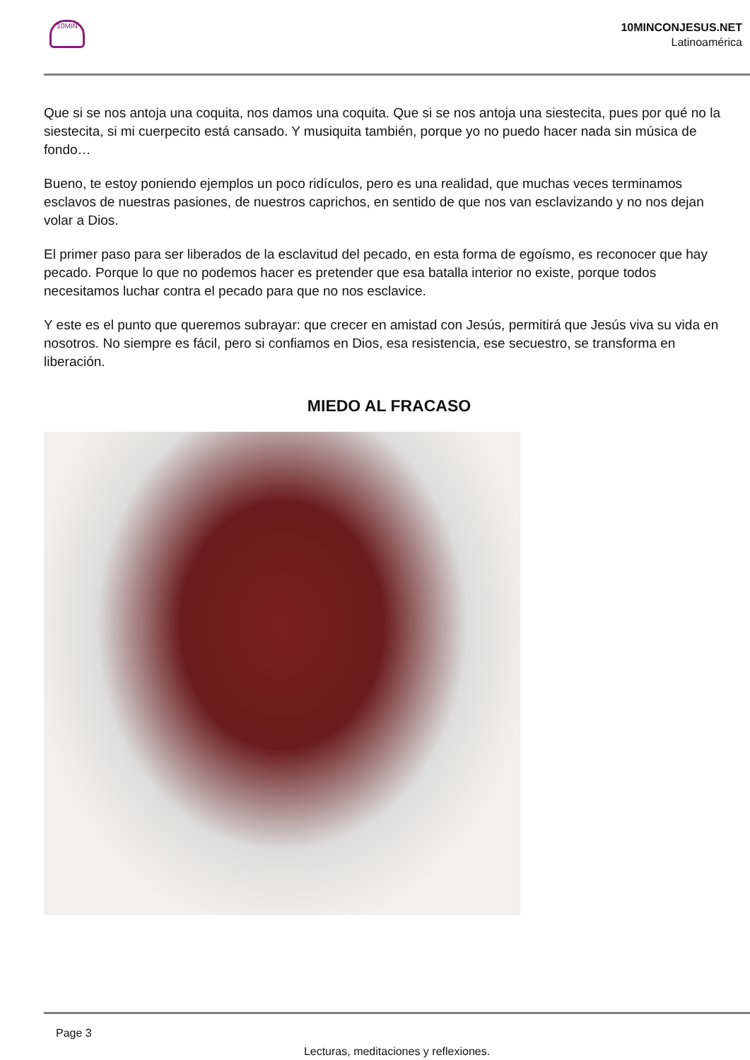10MIN
10MINCONJESUS.NET
Latinoamérica
Que si se nos antoja una coquita, nos damos una coquita. Que si se nos antoja una siestecita, pues por qué no la siestecita, si mi cuerpecito está cansado. Y musiquita también, porque yo no puedo hacer nada sin música de fondo…
Bueno, te estoy poniendo ejemplos un poco ridículos, pero es una realidad, que muchas veces terminamos esclavos de nuestras pasiones, de nuestros caprichos, en sentido de que nos van esclavizando y no nos dejan volar a Dios.
El primer paso para ser liberados de la esclavitud del pecado, en esta forma de egoísmo, es reconocer que hay pecado. Porque lo que no podemos hacer es pretender que esa batalla interior no existe, porque todos necesitamos luchar contra el pecado para que no nos esclavice.
Y este es el punto que queremos subrayar: que crecer en amistad con Jesús, permitirá que Jesús viva su vida en nosotros. No siempre es fácil, pero si confiamos en Dios, esa resistencia, ese secuestro, se transforma en liberación.
MIEDO AL FRACASO
Page 3
Lecturas, meditaciones y reflexiones.